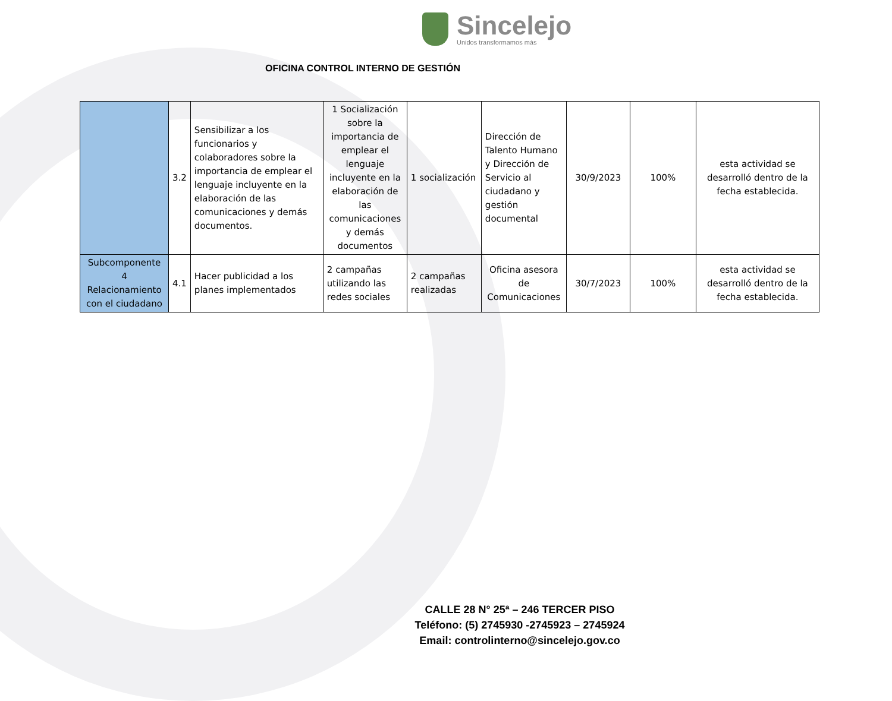Sincelejo
Unidos transformamos más
OFICINA CONTROL INTERNO DE GESTIÓN
| | 3.2 | Sensibilizar a los funcionarios y colaboradores sobre la importancia de emplear el lenguaje incluyente en la elaboración de las comunicaciones y demás documentos. | 1 Socialización sobre la importancia de emplear el lenguaje incluyente en la elaboración de las comunicaciones y demás documentos | 1 socialización | Dirección de Talento Humano y Dirección de Servicio al ciudadano y gestión documental | 30/9/2023 | 100% | esta actividad se desarrolló dentro de la fecha establecida. |
| Subcomponente 4 Relacionamiento con el ciudadano | 4.1 | Hacer publicidad a los planes implementados | 2 campañas utilizando las redes sociales | 2 campañas realizadas | Oficina asesora de Comunicaciones | 30/7/2023 | 100% | esta actividad se desarrolló dentro de la fecha establecida. |
CALLE 28 N° 25ª – 246 TERCER PISO
Teléfono: (5) 2745930 -2745923 – 2745924
Email: controlinterno@sincelejo.gov.co